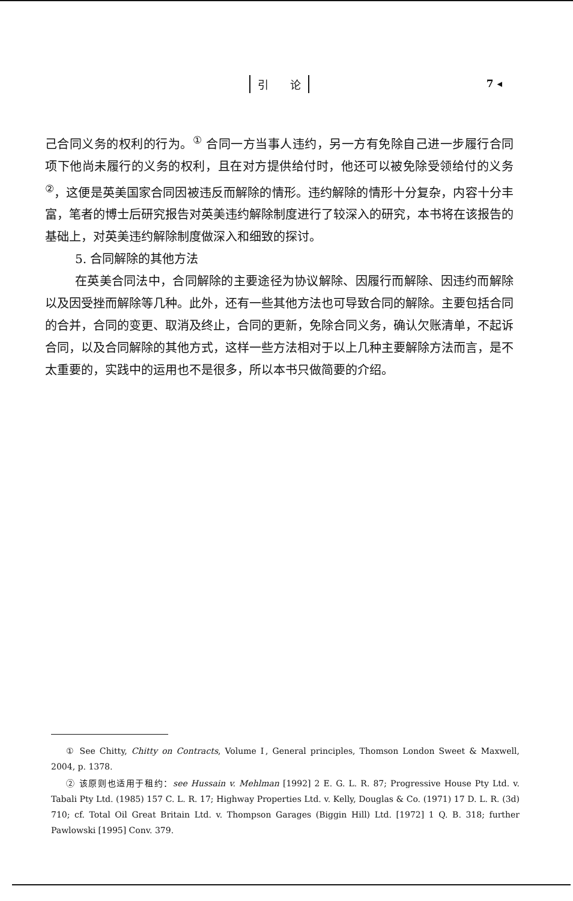引　　论 7 ◂
己合同义务的权利的行为。<sup>①</sup> 合同一方当事人违约，另一方有免除自己进一步履行合同项下他尚未履行的义务的权利，且在对方提供给付时，他还可以被免除受领给付的义务<sup>②</sup>，这便是英美国家合同因被违反而解除的情形。违约解除的情形十分复杂，内容十分丰富，笔者的博士后研究报告对英美违约解除制度进行了较深入的研究，本书将在该报告的基础上，对英美违约解除制度做深入和细致的探讨。
5. 合同解除的其他方法
在英美合同法中，合同解除的主要途径为协议解除、因履行而解除、因违约而解除以及因受挫而解除等几种。此外，还有一些其他方法也可导致合同的解除。主要包括合同的合并，合同的变更、取消及终止，合同的更新，免除合同义务，确认欠账清单，不起诉合同，以及合同解除的其他方式，这样一些方法相对于以上几种主要解除方法而言，是不太重要的，实践中的运用也不是很多，所以本书只做简要的介绍。
① See Chitty, Chitty on Contracts, Volume Ⅰ, General principles, Thomson London Sweet & Maxwell, 2004, p. 1378.
② 该原则也适用于租约：see Hussain v. Mehlman [1992] 2 E. G. L. R. 87; Progressive House Pty Ltd. v. Tabali Pty Ltd. (1985) 157 C. L. R. 17; Highway Properties Ltd. v. Kelly, Douglas & Co. (1971) 17 D. L. R. (3d) 710; cf. Total Oil Great Britain Ltd. v. Thompson Garages (Biggin Hill) Ltd. [1972] 1 Q. B. 318; further Pawlowski [1995] Conv. 379.